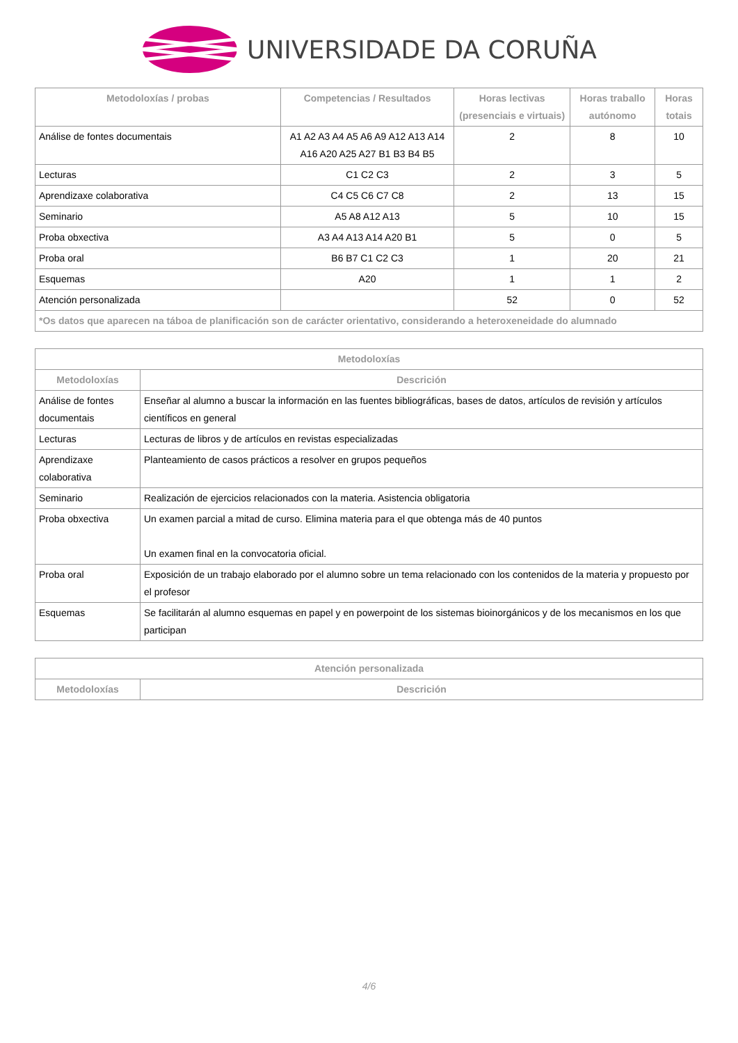UNIVERSIDADE DA CORUÑA
| Metodoloxías / probas | Competencias / Resultados | Horas lectivas (presenciais e virtuais) | Horas traballo autónomo | Horas totais |
| --- | --- | --- | --- | --- |
| Análise de fontes documentais | A1 A2 A3 A4 A5 A6 A9 A12 A13 A14 A16 A20 A25 A27 B1 B3 B4 B5 | 2 | 8 | 10 |
| Lecturas | C1 C2 C3 | 2 | 3 | 5 |
| Aprendizaxe colaborativa | C4 C5 C6 C7 C8 | 2 | 13 | 15 |
| Seminario | A5 A8 A12 A13 | 5 | 10 | 15 |
| Proba obxectiva | A3 A4 A13 A14 A20 B1 | 5 | 0 | 5 |
| Proba oral | B6 B7 C1 C2 C3 | 1 | 20 | 21 |
| Esquemas | A20 | 1 | 1 | 2 |
| Atención personalizada | | 52 | 0 | 52 |
| *Os datos que aparecen na táboa de planificación son de carácter orientativo, considerando a heteroxeneidade do alumnado | | | | |
| Metodoloxías | |
| --- | --- |
| Metodoloxías | Descrición |
| Análise de fontes documentais | Enseñar al alumno a buscar la información en las fuentes bibliográficas, bases de datos, artículos de revisión y artículos científicos en general |
| Lecturas | Lecturas de libros y de artículos en revistas especializadas |
| Aprendizaxe colaborativa | Planteamiento de casos prácticos a resolver en grupos pequeños |
| Seminario | Realización de ejercicios relacionados con la materia. Asistencia obligatoria |
| Proba obxectiva | Un examen parcial a mitad de curso. Elimina materia para el que obtenga más de 40 puntos Un examen final en la convocatoria oficial. |
| Proba oral | Exposición de un trabajo elaborado por el alumno sobre un tema relacionado con los contenidos de la materia y propuesto por el profesor |
| Esquemas | Se facilitarán al alumno esquemas en papel y en powerpoint de los sistemas bioinorgánicos y de los mecanismos en los que participan |
| Atención personalizada | |
| --- | --- |
| Metodoloxías | Descrición |
4/6